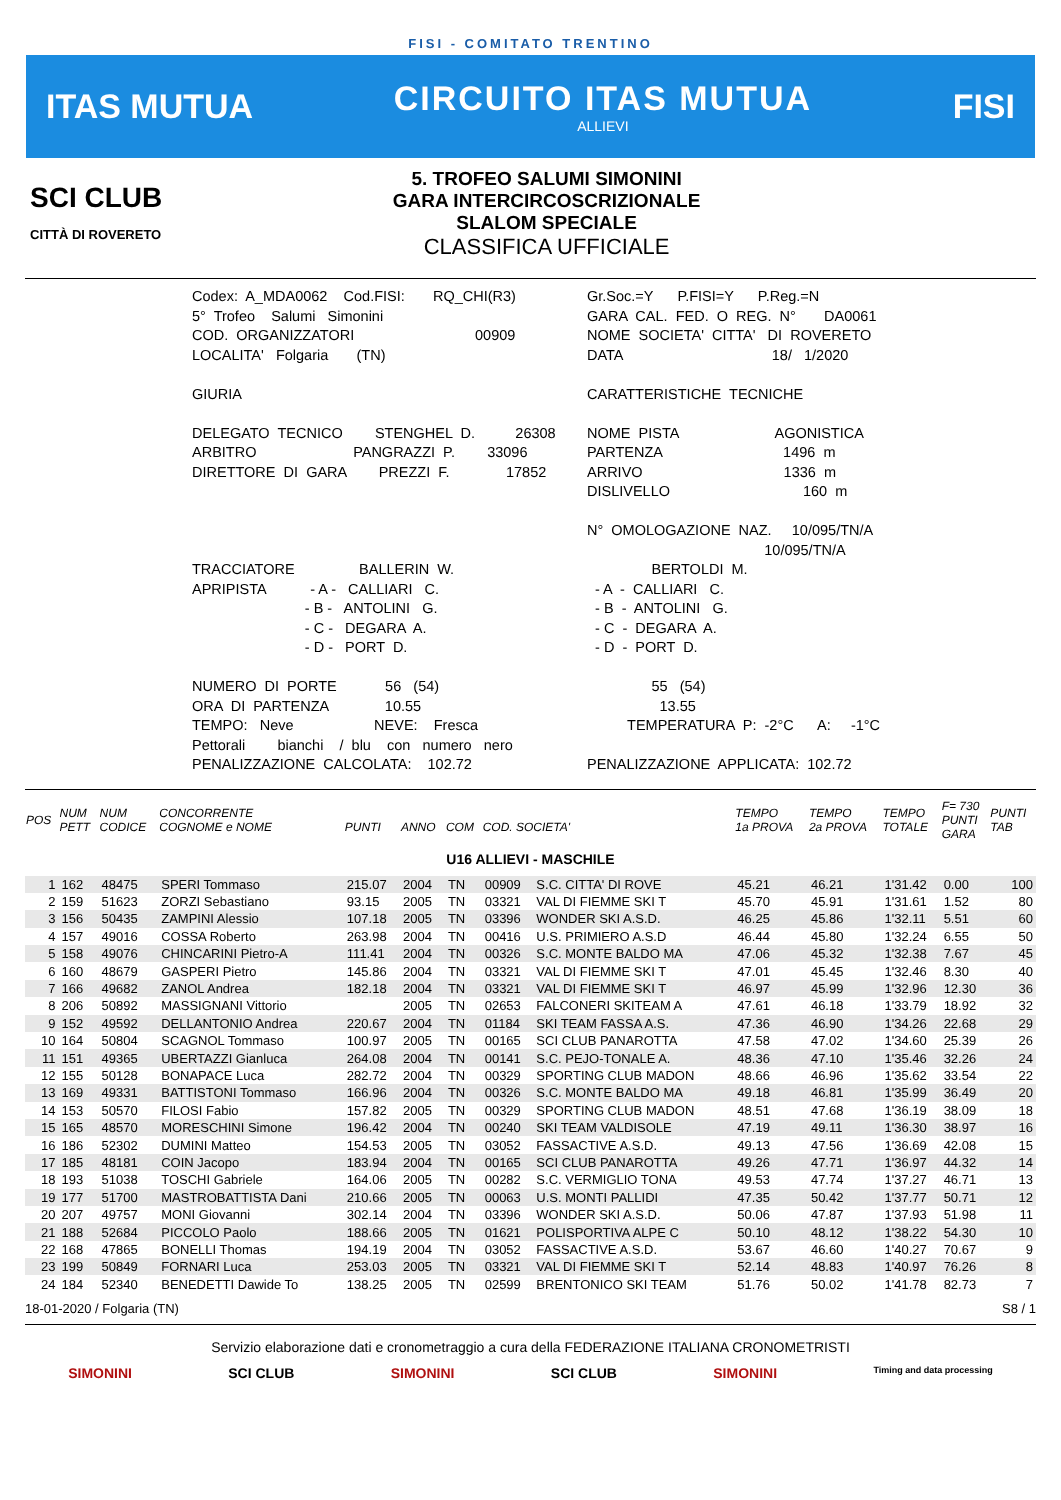FISI - COMITATO TRENTINO
ITAS MUTUA
CIRCUITO ITAS MUTUA
ALLIEVI
FISI
SCI CLUB
CITTÀ DI ROVERETO
5. TROFEO SALUMI SIMONINI
GARA INTERCIRCOSCRIZIONALE
SLALOM SPECIALE
CLASSIFICA UFFICIALE
Codex: A_MDA0062 Cod.FISI: RQ_CHI(R3)
Gr.Soc.=Y P.FISI=Y P.Reg.=N
5° Trofeo Salumi Simonini
GARA CAL. FED. O REG. N° DA0061
COD. ORGANIZZATORI 00909
NOME SOCIETA' CITTA' DI ROVERETO
LOCALITA' Folgaria (TN)
DATA 18/ 1/2020
GIURIA
CARATTERISTICHE TECNICHE
DELEGATO TECNICO STENGHEL D. 26308
NOME PISTA AGONISTICA
ARBITRO PANGRAZZI P. 33096
PARTENZA 1496 m
DIRETTORE DI GARA PREZZI F. 17852
ARRIVO 1336 m
DISLIVELLO 160 m
N° OMOLOGAZIONE NAZ. 10/095/TN/A
10/095/TN/A
TRACCIATORE BALLERIN W.
BERTOLDI M.
APRIPISTA - A - CALLIARI C.
- A - CALLIARI C.
- B - ANTOLINI G.
- B - ANTOLINI G.
- C - DEGARA A.
- C - DEGARA A.
- D - PORT D.
- D - PORT D.
NUMERO DI PORTE 56 (54)
55 (54)
ORA DI PARTENZA 10.55
13.55
TEMPO: Neve NEVE: Fresca
TEMPERATURA P: -2°C A: -1°C
Pettorali bianchi / blu con numero nero
PENALIZZAZIONE CALCOLATA: 102.72
PENALIZZAZIONE APPLICATA: 102.72
| POS | NUM PETT | NUM CODICE | CONCORRENTE COGNOME e NOME | PUNTI | ANNO | COM | COD. SOCIETA' | | TEMPO 1a PROVA | TEMPO 2a PROVA | TEMPO TOTALE | F= 730 PUNTI GARA | PUNTI TAB |
| --- | --- | --- | --- | --- | --- | --- | --- | --- | --- | --- | --- | --- | --- |
| U16 ALLIEVI - MASCHILE | | | | | | | | | | | | | |
| 1 | 162 | 48475 | SPERI Tommaso | 215.07 | 2004 | TN | 00909 | S.C. CITTA' DI ROVE | 45.21 | 46.21 | 1'31.42 | 0.00 | 100 |
| 2 | 159 | 51623 | ZORZI Sebastiano | 93.15 | 2005 | TN | 03321 | VAL DI FIEMME SKI T | 45.70 | 45.91 | 1'31.61 | 1.52 | 80 |
| 3 | 156 | 50435 | ZAMPINI Alessio | 107.18 | 2005 | TN | 03396 | WONDER SKI A.S.D. | 46.25 | 45.86 | 1'32.11 | 5.51 | 60 |
| 4 | 157 | 49016 | COSSA Roberto | 263.98 | 2004 | TN | 00416 | U.S. PRIMIERO A.S.D | 46.44 | 45.80 | 1'32.24 | 6.55 | 50 |
| 5 | 158 | 49076 | CHINCARINI Pietro-A | 111.41 | 2004 | TN | 00326 | S.C. MONTE BALDO MA | 47.06 | 45.32 | 1'32.38 | 7.67 | 45 |
| 6 | 160 | 48679 | GASPERI Pietro | 145.86 | 2004 | TN | 03321 | VAL DI FIEMME SKI T | 47.01 | 45.45 | 1'32.46 | 8.30 | 40 |
| 7 | 166 | 49682 | ZANOL Andrea | 182.18 | 2004 | TN | 03321 | VAL DI FIEMME SKI T | 46.97 | 45.99 | 1'32.96 | 12.30 | 36 |
| 8 | 206 | 50892 | MASSIGNANI Vittorio | | 2005 | TN | 02653 | FALCONERI SKITEAM A | 47.61 | 46.18 | 1'33.79 | 18.92 | 32 |
| 9 | 152 | 49592 | DELLANTONIO Andrea | 220.67 | 2004 | TN | 01184 | SKI TEAM FASSA A.S. | 47.36 | 46.90 | 1'34.26 | 22.68 | 29 |
| 10 | 164 | 50804 | SCAGNOL Tommaso | 100.97 | 2005 | TN | 00165 | SCI CLUB PANAROTTA | 47.58 | 47.02 | 1'34.60 | 25.39 | 26 |
| 11 | 151 | 49365 | UBERTAZZI Gianluca | 264.08 | 2004 | TN | 00141 | S.C. PEJO-TONALE A. | 48.36 | 47.10 | 1'35.46 | 32.26 | 24 |
| 12 | 155 | 50128 | BONAPACE Luca | 282.72 | 2004 | TN | 00329 | SPORTING CLUB MADON | 48.66 | 46.96 | 1'35.62 | 33.54 | 22 |
| 13 | 169 | 49331 | BATTISTONI Tommaso | 166.96 | 2004 | TN | 00326 | S.C. MONTE BALDO MA | 49.18 | 46.81 | 1'35.99 | 36.49 | 20 |
| 14 | 153 | 50570 | FILOSI Fabio | 157.82 | 2005 | TN | 00329 | SPORTING CLUB MADON | 48.51 | 47.68 | 1'36.19 | 38.09 | 18 |
| 15 | 165 | 48570 | MORESCHINI Simone | 196.42 | 2004 | TN | 00240 | SKI TEAM VALDISOLE | 47.19 | 49.11 | 1'36.30 | 38.97 | 16 |
| 16 | 186 | 52302 | DUMINI Matteo | 154.53 | 2005 | TN | 03052 | FASSACTIVE A.S.D. | 49.13 | 47.56 | 1'36.69 | 42.08 | 15 |
| 17 | 185 | 48181 | COIN Jacopo | 183.94 | 2004 | TN | 00165 | SCI CLUB PANAROTTA | 49.26 | 47.71 | 1'36.97 | 44.32 | 14 |
| 18 | 193 | 51038 | TOSCHI Gabriele | 164.06 | 2005 | TN | 00282 | S.C. VERMIGLIO TONA | 49.53 | 47.74 | 1'37.27 | 46.71 | 13 |
| 19 | 177 | 51700 | MASTROBATTISTA Dani | 210.66 | 2005 | TN | 00063 | U.S. MONTI PALLIDI | 47.35 | 50.42 | 1'37.77 | 50.71 | 12 |
| 20 | 207 | 49757 | MONI Giovanni | 302.14 | 2004 | TN | 03396 | WONDER SKI A.S.D. | 50.06 | 47.87 | 1'37.93 | 51.98 | 11 |
| 21 | 188 | 52684 | PICCOLO Paolo | 188.66 | 2005 | TN | 01621 | POLISPORTIVA ALPE C | 50.10 | 48.12 | 1'38.22 | 54.30 | 10 |
| 22 | 168 | 47865 | BONELLI Thomas | 194.19 | 2004 | TN | 03052 | FASSACTIVE A.S.D. | 53.67 | 46.60 | 1'40.27 | 70.67 | 9 |
| 23 | 199 | 50849 | FORNARI Luca | 253.03 | 2005 | TN | 03321 | VAL DI FIEMME SKI T | 52.14 | 48.83 | 1'40.97 | 76.26 | 8 |
| 24 | 184 | 52340 | BENEDETTI Dawide To | 138.25 | 2005 | TN | 02599 | BRENTONICO SKI TEAM | 51.76 | 50.02 | 1'41.78 | 82.73 | 7 |
18-01-2020 / Folgaria (TN) S8 / 1
Servizio elaborazione dati e cronometraggio a cura della FEDERAZIONE ITALIANA CRONOMETRISTI
SIMONINI SCI CLUB SIMONINI SCI CLUB SIMONINI Timing and data processing